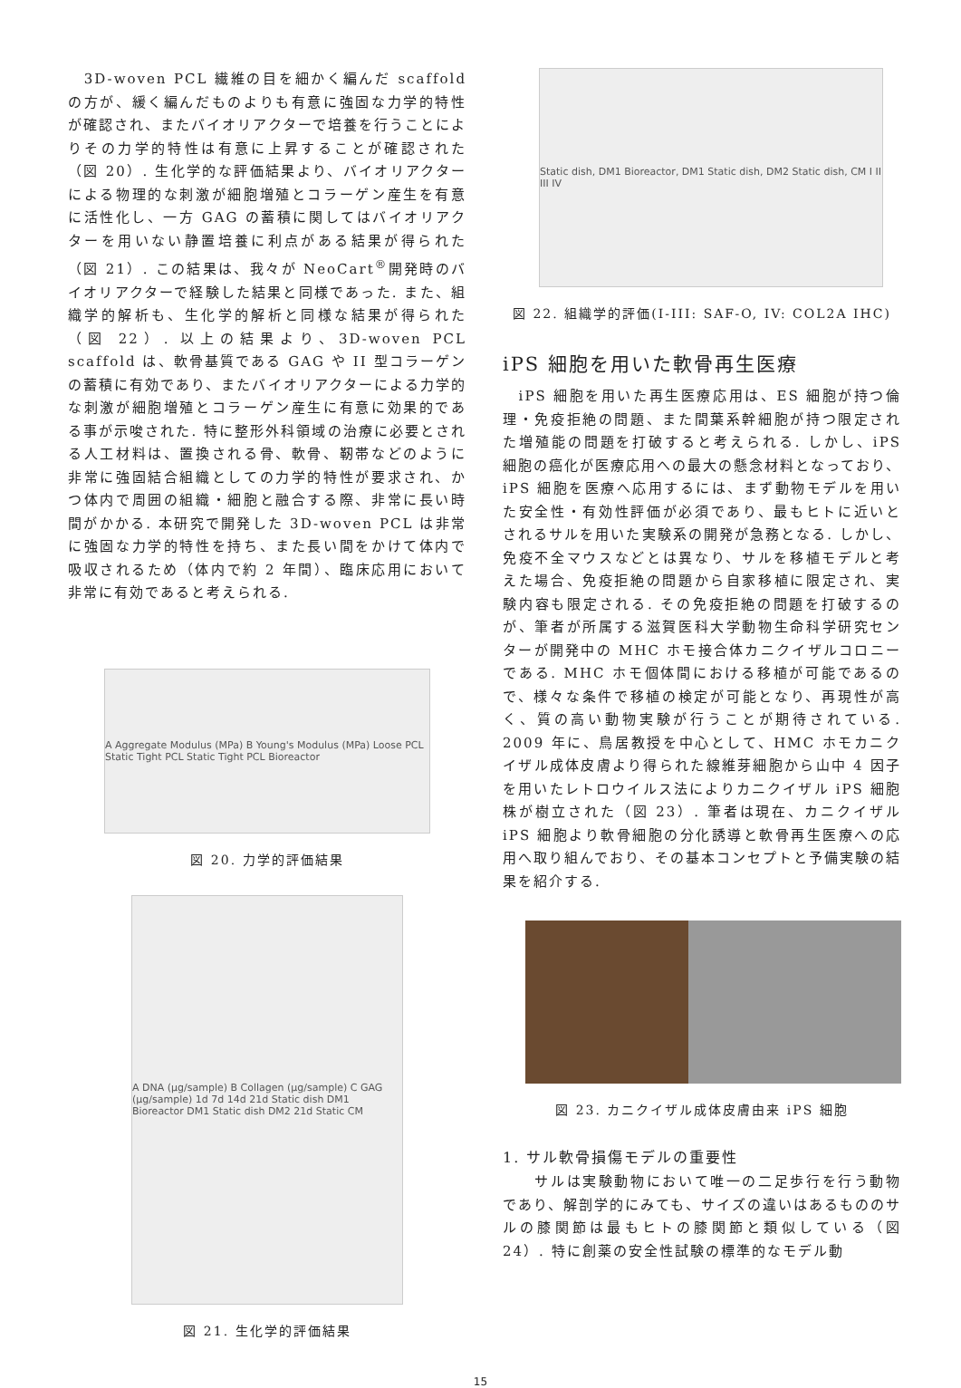3D-woven PCL 繊維の目を細かく編んだ scaffold の方が、緩く編んだものよりも有意に強固な力学的特性が確認され、またバイオリアクターで培養を行うことによりその力学的特性は有意に上昇することが確認された（図 20）. 生化学的な評価結果より、バイオリアクターによる物理的な刺激が細胞増殖とコラーゲン産生を有意に活性化し、一方 GAG の蓄積に関してはバイオリアクターを用いない静置培養に利点がある結果が得られた（図 21）. この結果は、我々が NeoCart<sup>®</sup>開発時のバイオリアクターで経験した結果と同様であった. また、組織学的解析も、生化学的解析と同様な結果が得られた（図 22）. 以上の結果より、3D-woven PCL scaffold は、軟骨基質である GAG や II 型コラーゲンの蓄積に有効であり、またバイオリアクターによる力学的な刺激が細胞増殖とコラーゲン産生に有意に効果的である事が示唆された. 特に整形外科領域の治療に必要とされる人工材料は、置換される骨、軟骨、靭帯などのように非常に強固結合組織としての力学的特性が要求され、かつ体内で周囲の組織・細胞と融合する際、非常に長い時間がかかる. 本研究で開発した 3D-woven PCL は非常に強固な力学的特性を持ち、また長い間をかけて体内で吸収されるため（体内で約 2 年間）、臨床応用において非常に有効であると考えられる.
A Aggregate Modulus (MPa) B Young's Modulus (MPa) Loose PCL Static Tight PCL Static Tight PCL Bioreactor
図 20. 力学的評価結果
A DNA (µg/sample) B Collagen (µg/sample) C GAG (µg/sample) 1d 7d 14d 21d Static dish DM1 Bioreactor DM1 Static dish DM2 21d Static CM
図 21. 生化学的評価結果
Static dish, DM1 Bioreactor, DM1 Static dish, DM2 Static dish, CM I II III IV
図 22. 組織学的評価(I-III: SAF-O, IV: COL2A IHC)
iPS 細胞を用いた軟骨再生医療
　iPS 細胞を用いた再生医療応用は、ES 細胞が持つ倫理・免疫拒絶の問題、また間葉系幹細胞が持つ限定された増殖能の問題を打破すると考えられる. しかし、iPS 細胞の癌化が医療応用への最大の懸念材料となっており、iPS 細胞を医療へ応用するには、まず動物モデルを用いた安全性・有効性評価が必須であり、最もヒトに近いとされるサルを用いた実験系の開発が急務となる. しかし、免疫不全マウスなどとは異なり、サルを移植モデルと考えた場合、免疫拒絶の問題から自家移植に限定され、実験内容も限定される. その免疫拒絶の問題を打破するのが、筆者が所属する滋賀医科大学動物生命科学研究センターが開発中の MHC ホモ接合体カニクイザルコロニーである. MHC ホモ個体間における移植が可能であるので、様々な条件で移植の検定が可能となり、再現性が高く、質の高い動物実験が行うことが期待されている. 2009 年に、鳥居教授を中心として、HMC ホモカニクイザル成体皮膚より得られた線維芽細胞から山中 4 因子を用いたレトロウイルス法によりカニクイザル iPS 細胞株が樹立された（図 23）. 筆者は現在、カニクイザル iPS 細胞より軟骨細胞の分化誘導と軟骨再生医療への応用へ取り組んでおり、その基本コンセプトと予備実験の結果を紹介する.
図 23. カニクイザル成体皮膚由来 iPS 細胞
1. サル軟骨損傷モデルの重要性
　　サルは実験動物において唯一の二足歩行を行う動物であり、解剖学的にみても、サイズの違いはあるもののサルの膝関節は最もヒトの膝関節と類似している（図 24）. 特に創薬の安全性試験の標準的なモデル動
15